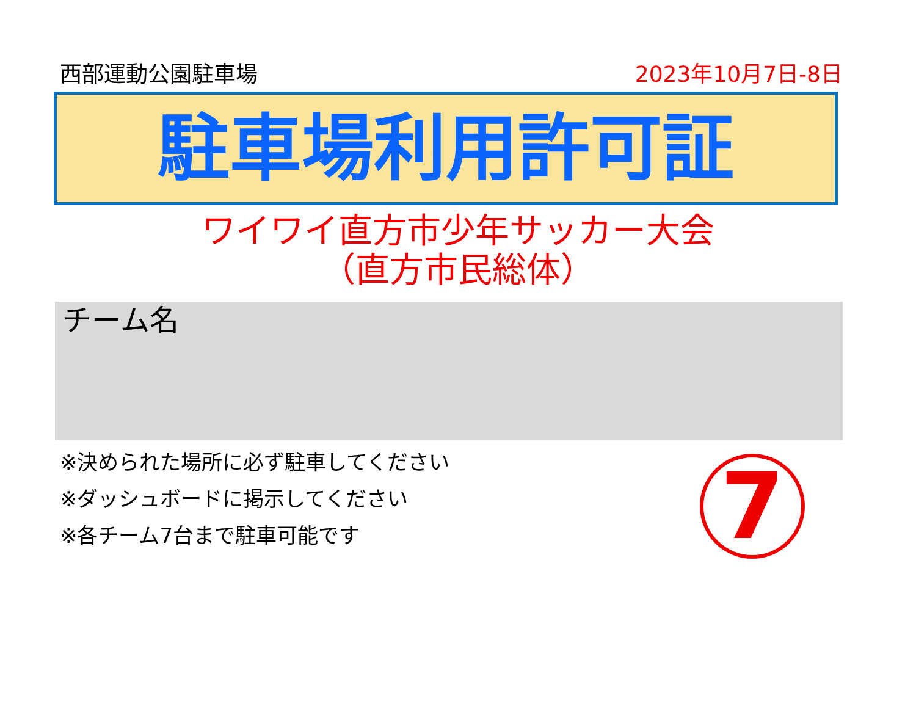西部運動公園駐車場 2023年10月7日-8日
駐車場利用許可証
ワイワイ直方市少年サッカー大会
（直方市民総体）
チーム名
※決められた場所に必ず駐車してください
※ダッシュボードに掲示してください
※各チーム7台まで駐車可能です
7